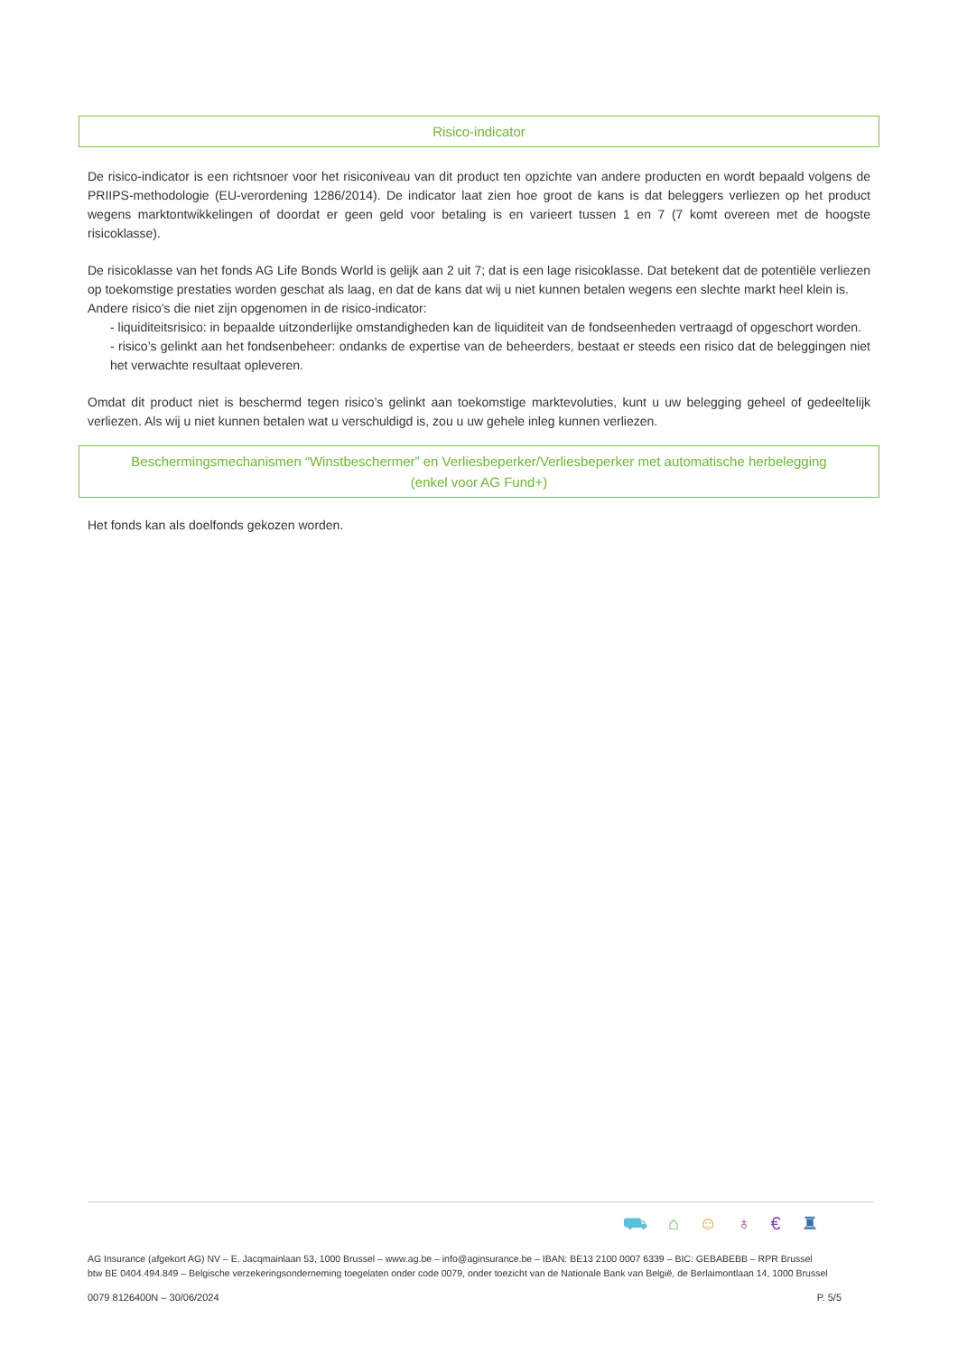Risico-indicator
De risico-indicator is een richtsnoer voor het risiconiveau van dit product ten opzichte van andere producten en wordt bepaald volgens de PRIIPS-methodologie (EU-verordening 1286/2014). De indicator laat zien hoe groot de kans is dat beleggers verliezen op het product wegens marktontwikkelingen of doordat er geen geld voor betaling is en varieert tussen 1 en 7 (7 komt overeen met de hoogste risicoklasse).
De risicoklasse van het fonds AG Life Bonds World is gelijk aan 2 uit 7; dat is een lage risicoklasse. Dat betekent dat de potentiële verliezen op toekomstige prestaties worden geschat als laag, en dat de kans dat wij u niet kunnen betalen wegens een slechte markt heel klein is.
Andere risico’s die niet zijn opgenomen in de risico-indicator:
- liquiditeitsrisico: in bepaalde uitzonderlijke omstandigheden kan de liquiditeit van de fondseenheden vertraagd of opgeschort worden.
- risico’s gelinkt aan het fondsenbeheer: ondanks de expertise van de beheerders, bestaat er steeds een risico dat de beleggingen niet het verwachte resultaat opleveren.
Omdat dit product niet is beschermd tegen risico’s gelinkt aan toekomstige marktevoluties, kunt u uw belegging geheel of gedeeltelijk verliezen. Als wij u niet kunnen betalen wat u verschuldigd is, zou u uw gehele inleg kunnen verliezen.
Beschermingsmechanismen “Winstbeschermer” en Verliesbeperker/Verliesbeperker met automatische herbelegging
(enkel voor AG Fund+)
Het fonds kan als doelfonds gekozen worden.
⛟⌂☺♁€♜
AG Insurance (afgekort AG) NV – E. Jacqmainlaan 53, 1000 Brussel – www.ag.be – info@aginsurance.be – IBAN: BE13 2100 0007 6339 – BIC: GEBABEBB – RPR Brussel
btw BE 0404.494.849 – Belgische verzekeringsonderneming toegelaten onder code 0079, onder toezicht van de Nationale Bank van België, de Berlaimontlaan 14, 1000 Brussel
0079 8126400N – 30/06/2024 P. 5/5